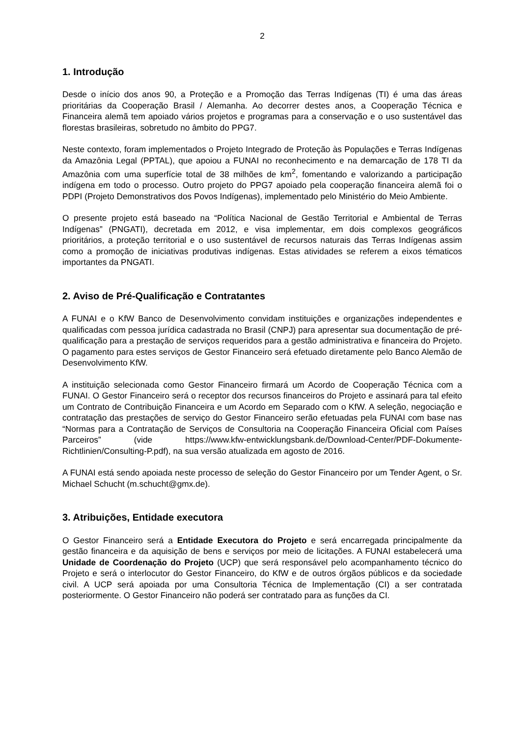2
1. Introdução
Desde o início dos anos 90, a Proteção e a Promoção das Terras Indígenas (TI) é uma das áreas prioritárias da Cooperação Brasil / Alemanha. Ao decorrer destes anos, a Cooperação Técnica e Financeira alemã tem apoiado vários projetos e programas para a conservação e o uso sustentável das florestas brasileiras, sobretudo no âmbito do PPG7.
Neste contexto, foram implementados o Projeto Integrado de Proteção às Populações e Terras Indígenas da Amazônia Legal (PPTAL), que apoiou a FUNAI no reconhecimento e na demarcação de 178 TI da Amazônia com uma superfície total de 38 milhões de km<sup>2</sup>, fomentando e valorizando a participação indígena em todo o processo. Outro projeto do PPG7 apoiado pela cooperação financeira alemã foi o PDPI (Projeto Demonstrativos dos Povos Indígenas), implementado pelo Ministério do Meio Ambiente.
O presente projeto está baseado na “Política Nacional de Gestão Territorial e Ambiental de Terras Indígenas” (PNGATI), decretada em 2012, e visa implementar, em dois complexos geográficos prioritários, a proteção territorial e o uso sustentável de recursos naturais das Terras Indígenas assim como a promoção de iniciativas produtivas indígenas. Estas atividades se referem a eixos tématicos importantes da PNGATI.
2. Aviso de Pré-Qualificação e Contratantes
A FUNAI e o KfW Banco de Desenvolvimento convidam instituições e organizações independentes e qualificadas com pessoa jurídica cadastrada no Brasil (CNPJ) para apresentar sua documentação de pré-qualificação para a prestação de serviços requeridos para a gestão administrativa e financeira do Projeto. O pagamento para estes serviços de Gestor Financeiro será efetuado diretamente pelo Banco Alemão de Desenvolvimento KfW.
A instituição selecionada como Gestor Financeiro firmará um Acordo de Cooperação Técnica com a FUNAI. O Gestor Financeiro será o receptor dos recursos financeiros do Projeto e assinará para tal efeito um Contrato de Contribuição Financeira e um Acordo em Separado com o KfW. A seleção, negociação e contratação das prestações de serviço do Gestor Financeiro serão efetuadas pela FUNAI com base nas “Normas para a Contratação de Serviços de Consultoria na Cooperação Financeira Oficial com Países Parceiros” (vide https://www.kfw-entwicklungsbank.de/Download-Center/PDF-Dokumente-Richtlinien/Consulting-P.pdf), na sua versão atualizada em agosto de 2016.
A FUNAI está sendo apoiada neste processo de seleção do Gestor Financeiro por um Tender Agent, o Sr. Michael Schucht (m.schucht@gmx.de).
3. Atribuições, Entidade executora
O Gestor Financeiro será a Entidade Executora do Projeto e será encarregada principalmente da gestão financeira e da aquisição de bens e serviços por meio de licitações. A FUNAI estabelecerá uma Unidade de Coordenação do Projeto (UCP) que será responsável pelo acompanhamento técnico do Projeto e será o interlocutor do Gestor Financeiro, do KfW e de outros órgãos públicos e da sociedade civil. A UCP será apoiada por uma Consultoria Técnica de Implementação (CI) a ser contratada posteriormente. O Gestor Financeiro não poderá ser contratado para as funções da CI.